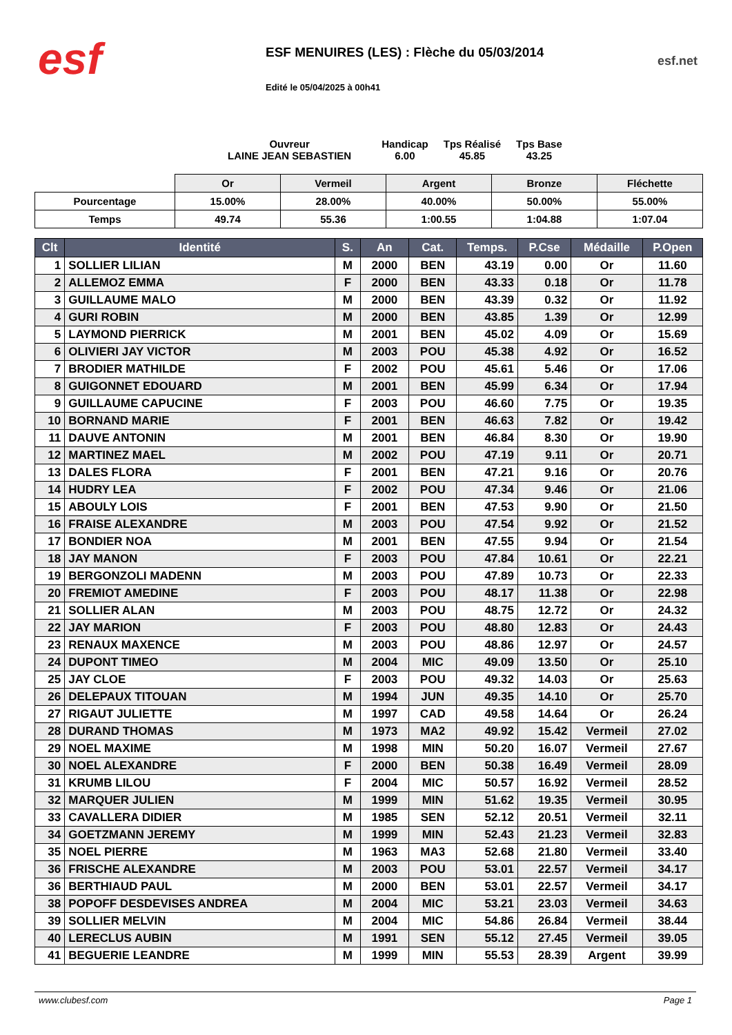esf
ESF MENUIRES (LES) : Flèche du 05/03/2014
Edité le 05/04/2025 à 00h41
esf.net
Ouvreur
LAINE JEAN SEBASTIEN
Handicap
6.00
Tps Réalisé
45.85
Tps Base
43.25
| | Or | Vermeil | Argent | Bronze | Fléchette |
| Pourcentage | 15.00% | 28.00% | 40.00% | 50.00% | 55.00% |
| Temps | 49.74 | 55.36 | 1:00.55 | 1:04.88 | 1:07.04 |
| Clt | Identité | S. | An | Cat. | Temps. | P.Cse | Médaille | P.Open |
| --- | --- | --- | --- | --- | --- | --- | --- | --- |
| 1 | SOLLIER LILIAN | M | 2000 | BEN | 43.19 | 0.00 | Or | 11.60 |
| 2 | ALLEMOZ EMMA | F | 2000 | BEN | 43.33 | 0.18 | Or | 11.78 |
| 3 | GUILLAUME MALO | M | 2000 | BEN | 43.39 | 0.32 | Or | 11.92 |
| 4 | GURI ROBIN | M | 2000 | BEN | 43.85 | 1.39 | Or | 12.99 |
| 5 | LAYMOND PIERRICK | M | 2001 | BEN | 45.02 | 4.09 | Or | 15.69 |
| 6 | OLIVIERI JAY VICTOR | M | 2003 | POU | 45.38 | 4.92 | Or | 16.52 |
| 7 | BRODIER MATHILDE | F | 2002 | POU | 45.61 | 5.46 | Or | 17.06 |
| 8 | GUIGONNET EDOUARD | M | 2001 | BEN | 45.99 | 6.34 | Or | 17.94 |
| 9 | GUILLAUME CAPUCINE | F | 2003 | POU | 46.60 | 7.75 | Or | 19.35 |
| 10 | BORNAND MARIE | F | 2001 | BEN | 46.63 | 7.82 | Or | 19.42 |
| 11 | DAUVE ANTONIN | M | 2001 | BEN | 46.84 | 8.30 | Or | 19.90 |
| 12 | MARTINEZ MAEL | M | 2002 | POU | 47.19 | 9.11 | Or | 20.71 |
| 13 | DALES FLORA | F | 2001 | BEN | 47.21 | 9.16 | Or | 20.76 |
| 14 | HUDRY LEA | F | 2002 | POU | 47.34 | 9.46 | Or | 21.06 |
| 15 | ABOULY LOIS | F | 2001 | BEN | 47.53 | 9.90 | Or | 21.50 |
| 16 | FRAISE ALEXANDRE | M | 2003 | POU | 47.54 | 9.92 | Or | 21.52 |
| 17 | BONDIER NOA | M | 2001 | BEN | 47.55 | 9.94 | Or | 21.54 |
| 18 | JAY MANON | F | 2003 | POU | 47.84 | 10.61 | Or | 22.21 |
| 19 | BERGONZOLI MADENN | M | 2003 | POU | 47.89 | 10.73 | Or | 22.33 |
| 20 | FREMIOT AMEDINE | F | 2003 | POU | 48.17 | 11.38 | Or | 22.98 |
| 21 | SOLLIER ALAN | M | 2003 | POU | 48.75 | 12.72 | Or | 24.32 |
| 22 | JAY MARION | F | 2003 | POU | 48.80 | 12.83 | Or | 24.43 |
| 23 | RENAUX MAXENCE | M | 2003 | POU | 48.86 | 12.97 | Or | 24.57 |
| 24 | DUPONT TIMEO | M | 2004 | MIC | 49.09 | 13.50 | Or | 25.10 |
| 25 | JAY CLOE | F | 2003 | POU | 49.32 | 14.03 | Or | 25.63 |
| 26 | DELEPAUX TITOUAN | M | 1994 | JUN | 49.35 | 14.10 | Or | 25.70 |
| 27 | RIGAUT JULIETTE | M | 1997 | CAD | 49.58 | 14.64 | Or | 26.24 |
| 28 | DURAND THOMAS | M | 1973 | MA2 | 49.92 | 15.42 | Vermeil | 27.02 |
| 29 | NOEL MAXIME | M | 1998 | MIN | 50.20 | 16.07 | Vermeil | 27.67 |
| 30 | NOEL ALEXANDRE | F | 2000 | BEN | 50.38 | 16.49 | Vermeil | 28.09 |
| 31 | KRUMB LILOU | F | 2004 | MIC | 50.57 | 16.92 | Vermeil | 28.52 |
| 32 | MARQUER JULIEN | M | 1999 | MIN | 51.62 | 19.35 | Vermeil | 30.95 |
| 33 | CAVALLERA DIDIER | M | 1985 | SEN | 52.12 | 20.51 | Vermeil | 32.11 |
| 34 | GOETZMANN JEREMY | M | 1999 | MIN | 52.43 | 21.23 | Vermeil | 32.83 |
| 35 | NOEL PIERRE | M | 1963 | MA3 | 52.68 | 21.80 | Vermeil | 33.40 |
| 36 | FRISCHE ALEXANDRE | M | 2003 | POU | 53.01 | 22.57 | Vermeil | 34.17 |
| 36 | BERTHIAUD PAUL | M | 2000 | BEN | 53.01 | 22.57 | Vermeil | 34.17 |
| 38 | POPOFF DESDEVISES ANDREA | M | 2004 | MIC | 53.21 | 23.03 | Vermeil | 34.63 |
| 39 | SOLLIER MELVIN | M | 2004 | MIC | 54.86 | 26.84 | Vermeil | 38.44 |
| 40 | LERECLUS AUBIN | M | 1991 | SEN | 55.12 | 27.45 | Vermeil | 39.05 |
| 41 | BEGUERIE LEANDRE | M | 1999 | MIN | 55.53 | 28.39 | Argent | 39.99 |
www.clubesf.com Page 1